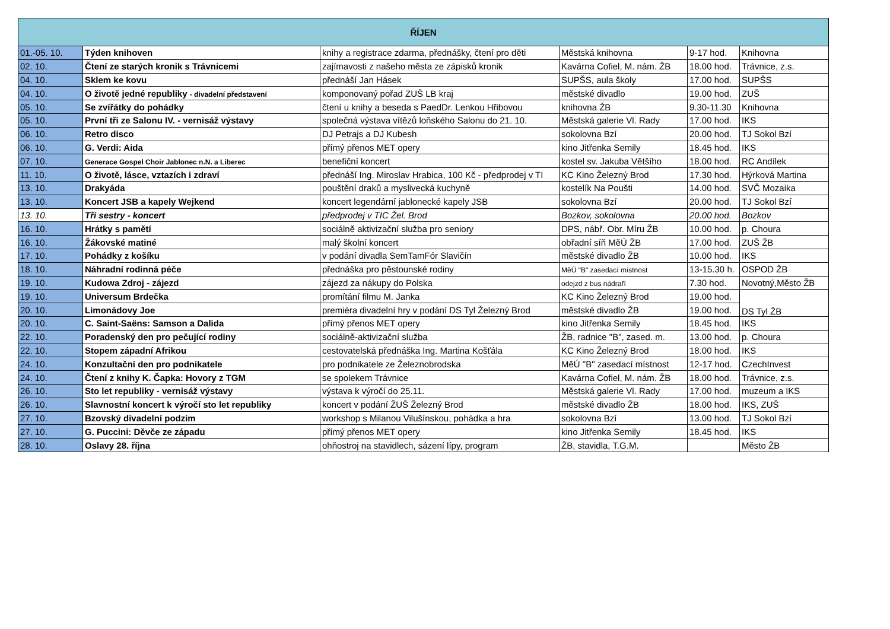| ŘÍJEN | | | | | |
| --- | --- | --- | --- | --- | --- |
| 01.-05. 10. | Týden knihoven | knihy a registrace zdarma, přednášky, čtení pro děti | Městská knihovna | 9-17 hod. | Knihovna |
| 02. 10. | Čtení ze starých kronik s Trávnicemi | zajímavosti z našeho města ze zápisků kronik | Kavárna Cofiel, M. nám. ŽB | 18.00 hod. | Trávnice, z.s. |
| 04. 10. | Sklem ke kovu | přednáší Jan Hásek | SUPŠS, aula školy | 17.00 hod. | SUPŠS |
| 04. 10. | O životě jedné republiky - divadelní představení | komponovaný pořad ZUŠ LB kraj | městské divadlo | 19.00 hod. | ZUŠ |
| 05. 10. | Se zvířátky do pohádky | čtení u knihy a beseda s PaedDr. Lenkou Hřibovou | knihovna ŽB | 9.30-11.30 | Knihovna |
| 05. 10. | První tři ze Salonu IV. - vernisáž výstavy | společná výstava vítězů loňského Salonu do 21. 10. | Městská galerie Vl. Rady | 17.00 hod. | IKS |
| 06. 10. | Retro disco | DJ Petrajs a DJ Kubesh | sokolovna Bzí | 20.00 hod. | TJ Sokol Bzí |
| 06. 10. | G. Verdi: Aida | přímý přenos MET opery | kino Jitřenka Semily | 18.45 hod. | IKS |
| 07. 10. | Generace Gospel Choir Jablonec n.N. a Liberec | benefiční koncert | kostel sv. Jakuba Většího | 18.00 hod. | RC Andílek |
| 11. 10. | O životě, lásce, vztazích i zdraví | přednáší Ing. Miroslav Hrabica, 100 Kč - předprodej v TI | KC Kino Železný Brod | 17.30 hod. | Hýrková Martina |
| 13. 10. | Drakyáda | pouštění draků a myslivecká kuchyně | kostelík Na Poušti | 14.00 hod. | SVČ Mozaika |
| 13. 10. | Koncert JSB a kapely Wejkend | koncert legendární jablonecké kapely JSB | sokolovna Bzí | 20.00 hod. | TJ Sokol Bzí |
| 13. 10. | Tři sestry - koncert | předprodej v TIC Žel. Brod | Bozkov, sokolovna | 20.00 hod. | Bozkov |
| 16. 10. | Hrátky s pamětí | sociálně aktivizační služba pro seniory | DPS, nábř. Obr. Míru ŽB | 10.00 hod. | p. Choura |
| 16. 10. | Žákovské matiné | malý školní koncert | obřadní síň MěÚ ŽB | 17.00 hod. | ZUŠ ŽB |
| 17. 10. | Pohádky z košíku | v podání divadla SemTamFór Slavičín | městské divadlo ŽB | 10.00 hod. | IKS |
| 18. 10. | Náhradní rodinná péče | přednáška pro pěstounské rodiny | MěÚ "B" zasedací místnost | 13-15.30 h. | OSPOD ŽB |
| 19. 10. | Kudowa Zdroj - zájezd | zájezd za nákupy do Polska | odejzd z bus nádraří | 7.30 hod. | Novotný,Město ŽB |
| 19. 10. | Universum Brdečka | promítání filmu M. Janka | KC Kino Železný Brod | 19.00 hod. | DS Tyl ŽB |
| 20. 10. | Limonádovy Joe | premiéra divadelní hry v podání DS Tyl Železný Brod | městské divadlo ŽB | 19.00 hod. | |
| 20. 10. | C. Saint-Saëns: Samson a Dalida | přímý přenos MET opery | kino Jitřenka Semily | 18.45 hod. | IKS |
| 22. 10. | Poradenský den pro pečující rodiny | sociálně-aktivizační služba | ŽB, radnice "B", zased. m. | 13.00 hod. | p. Choura |
| 22. 10. | Stopem západní Afrikou | cestovatelská přednáška Ing. Martina Košťála | KC Kino Železný Brod | 18.00 hod. | IKS |
| 24. 10. | Konzultační den pro podnikatele | pro podnikatele ze Železnobrodska | MěÚ "B" zasedací místnost | 12-17 hod. | CzechInvest |
| 24. 10. | Čtení z knihy K. Čapka: Hovory z TGM | se spolekem Trávnice | Kavárna Cofiel, M. nám. ŽB | 18.00 hod. | Trávnice, z.s. |
| 26. 10. | Sto let republiky - vernisáž výstavy | výstava k výročí do 25.11. | Městská galerie Vl. Rady | 17.00 hod. | muzeum a IKS |
| 26. 10. | Slavnostní koncert k výročí sto let republiky | koncert v podání ŽUŠ Železný Brod | městské divadlo ŽB | 18.00 hod. | IKS, ZUŠ |
| 27. 10. | Bzovský divadelní podzim | workshop s Milanou Vilušínskou, pohádka a hra | sokolovna Bzí | 13.00 hod. | TJ Sokol Bzí |
| 27. 10. | G. Puccini: Děvče ze západu | přímý přenos MET opery | kino Jitřenka Semily | 18.45 hod. | IKS |
| 28. 10. | Oslavy 28. října | ohňostroj na stavidlech, sázení lípy, program | ŽB, stavidla, T.G.M. | | Město ŽB |